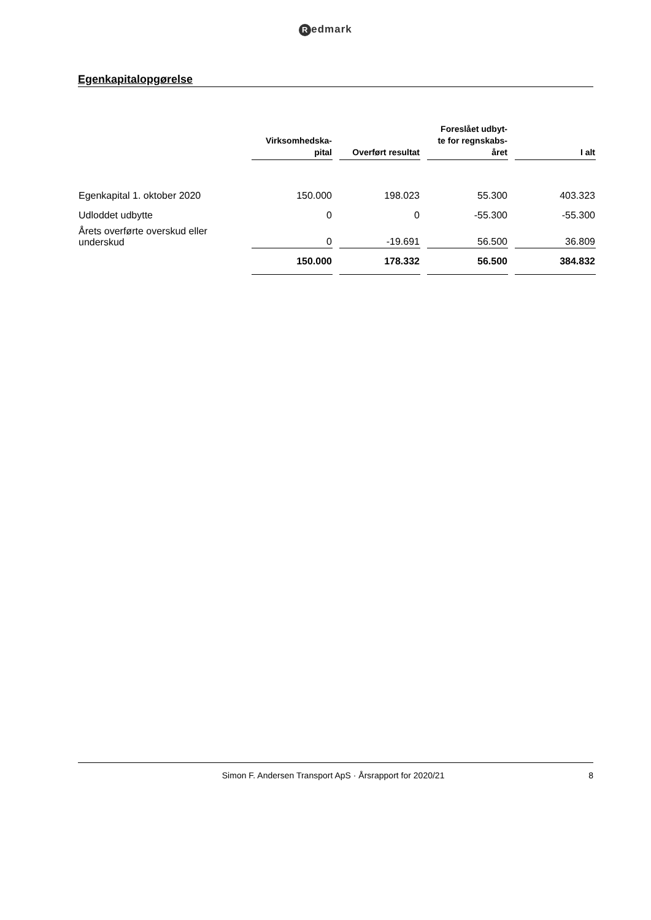Redmark
Egenkapitalopgørelse
| | Virksomhedska- pital | Overført resultat | Foreslået udbyt- te for regnskabs- året | I alt |
| Egenkapital 1. oktober 2020 | 150.000 | 198.023 | 55.300 | 403.323 |
| Udloddet udbytte | 0 | 0 | -55.300 | -55.300 |
| Årets overførte overskud eller underskud | 0 | -19.691 | 56.500 | 36.809 |
| | 150.000 | 178.332 | 56.500 | 384.832 |
Simon F. Andersen Transport ApS · Årsrapport for 2020/21
8